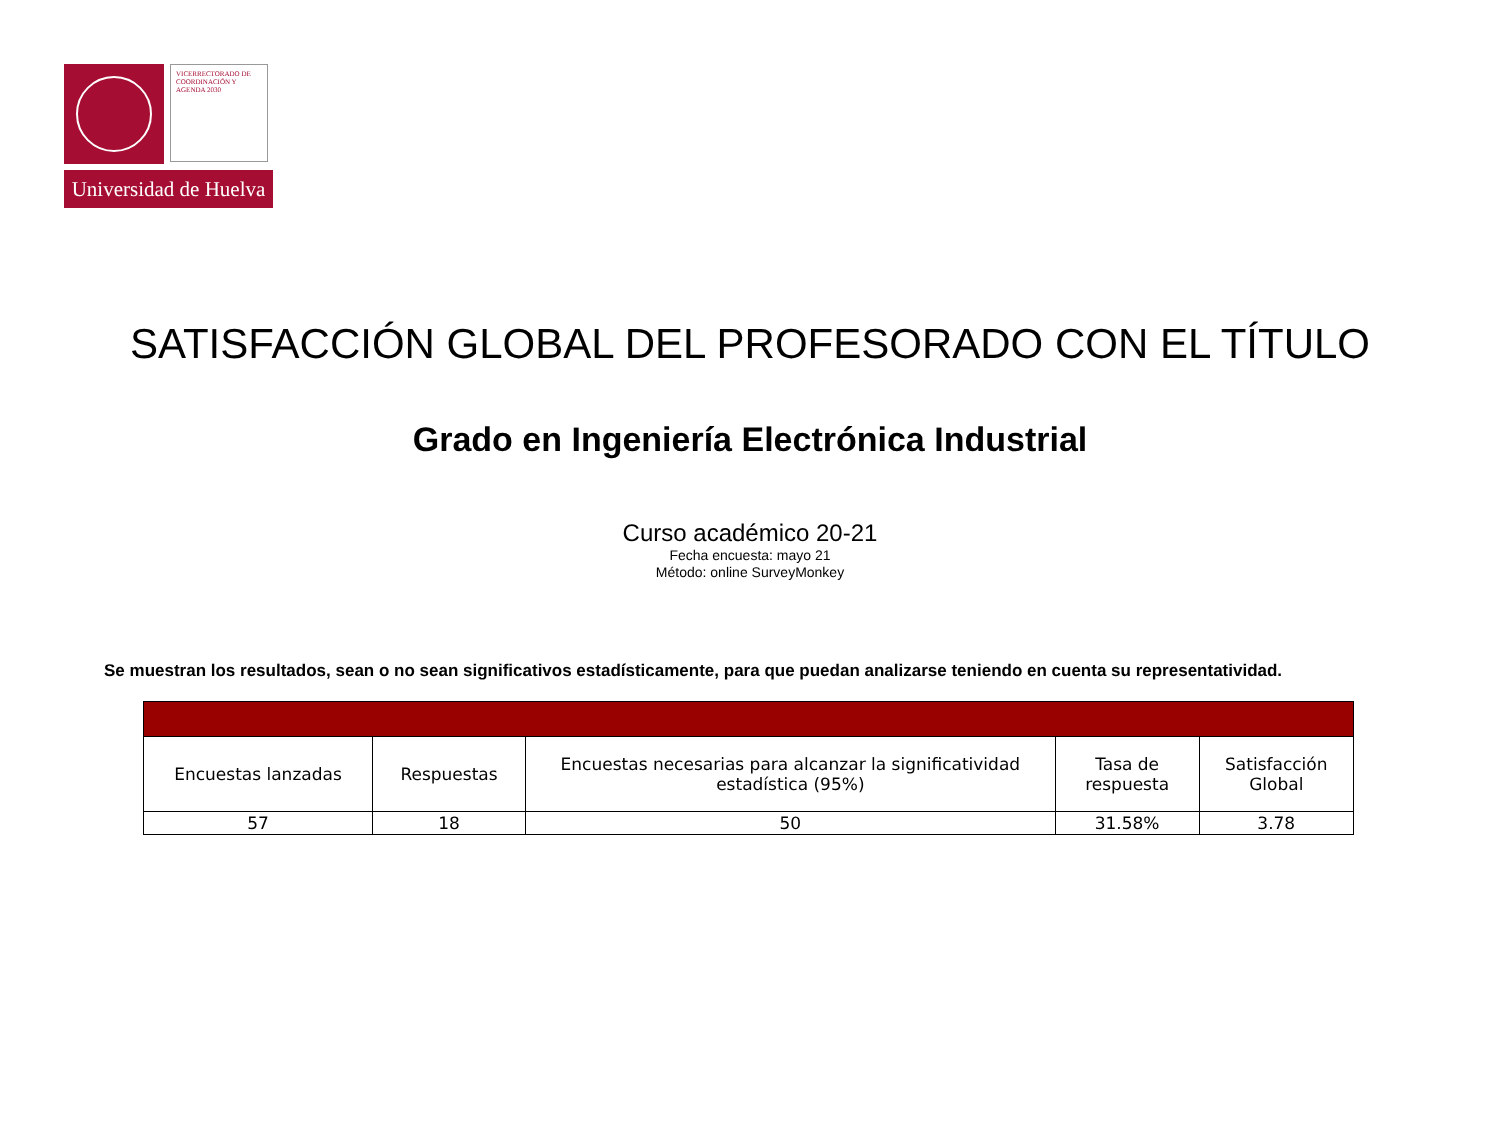VICERRECTORADO DE COORDINACIÓN Y AGENDA 2030
Universidad de Huelva
SATISFACCIÓN GLOBAL DEL PROFESORADO CON EL TÍTULO
Grado en Ingeniería Electrónica Industrial
Curso académico 20-21
Fecha encuesta: mayo 21
Método: online SurveyMonkey
Se muestran los resultados, sean o no sean significativos estadísticamente, para que puedan analizarse teniendo en cuenta su representatividad.
| Encuestas lanzadas | Respuestas | Encuestas necesarias para alcanzar la significatividad estadística (95%) | Tasa de respuesta | Satisfacción Global |
| --- | --- | --- | --- | --- |
| 57 | 18 | 50 | 31.58% | 3.78 |